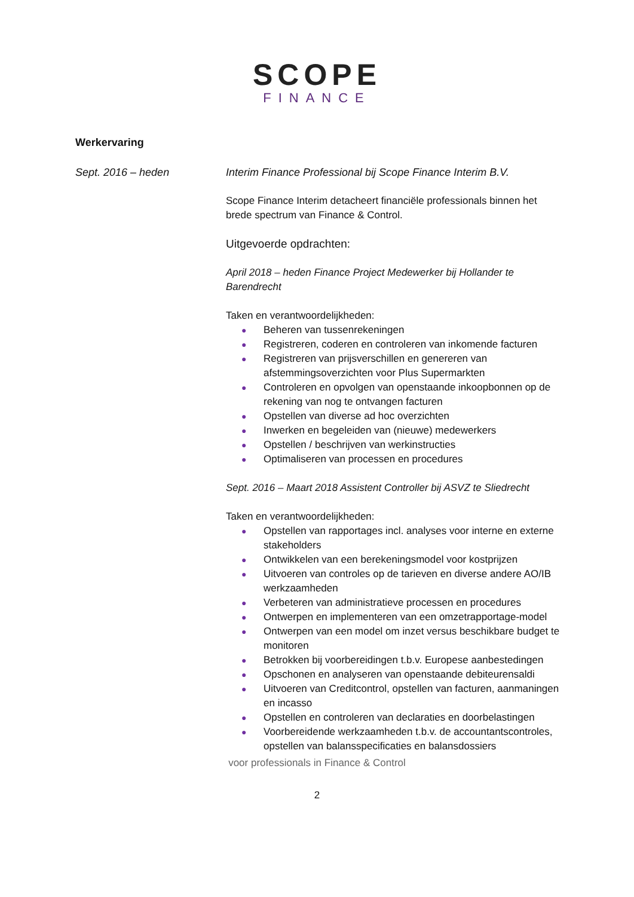SCOPE
FINANCE
Werkervaring
Sept. 2016 – heden Interim Finance Professional bij Scope Finance Interim B.V.
Scope Finance Interim detacheert financiële professionals binnen het brede spectrum van Finance & Control.
Uitgevoerde opdrachten:
April 2018 – heden Finance Project Medewerker bij Hollander te Barendrecht
Taken en verantwoordelijkheden:
● Beheren van tussenrekeningen
● Registreren, coderen en controleren van inkomende facturen
● Registreren van prijsverschillen en genereren van afstemmingsoverzichten voor Plus Supermarkten
● Controleren en opvolgen van openstaande inkoopbonnen op de rekening van nog te ontvangen facturen
● Opstellen van diverse ad hoc overzichten
● Inwerken en begeleiden van (nieuwe) medewerkers
● Opstellen / beschrijven van werkinstructies
● Optimaliseren van processen en procedures
Sept. 2016 – Maart 2018 Assistent Controller bij ASVZ te Sliedrecht
Taken en verantwoordelijkheden:
● Opstellen van rapportages incl. analyses voor interne en externe stakeholders
● Ontwikkelen van een berekeningsmodel voor kostprijzen
● Uitvoeren van controles op de tarieven en diverse andere AO/IB werkzaamheden
● Verbeteren van administratieve processen en procedures
● Ontwerpen en implementeren van een omzetrapportage-model
● Ontwerpen van een model om inzet versus beschikbare budget te monitoren
● Betrokken bij voorbereidingen t.b.v. Europese aanbestedingen
● Opschonen en analyseren van openstaande debiteurensaldi
● Uitvoeren van Creditcontrol, opstellen van facturen, aanmaningen en incasso
● Opstellen en controleren van declaraties en doorbelastingen
● Voorbereidende werkzaamheden t.b.v. de accountantscontroles, opstellen van balansspecificaties en balansdossiers
voor professionals in Finance & Control
2